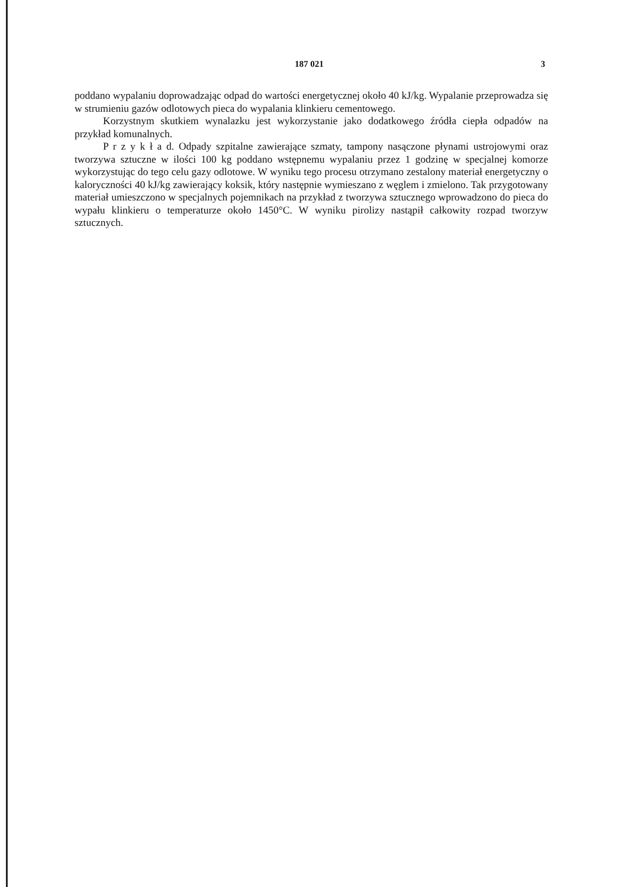187 021 3
poddano wypalaniu doprowadzając odpad do wartości energetycznej około 40 kJ/kg. Wypalanie przeprowadza się w strumieniu gazów odlotowych pieca do wypalania klinkieru cementowego.
Korzystnym skutkiem wynalazku jest wykorzystanie jako dodatkowego źródła ciepła odpadów na przykład komunalnych.
P r z y k ł a d. Odpady szpitalne zawierające szmaty, tampony nasączone płynami ustrojowymi oraz tworzywa sztuczne w ilości 100 kg poddano wstępnemu wypalaniu przez 1 godzinę w specjalnej komorze wykorzystując do tego celu gazy odlotowe. W wyniku tego procesu otrzymano zestalony materiał energetyczny o kaloryczności 40 kJ/kg zawierający koksik, który następnie wymieszano z węglem i zmielono. Tak przygotowany materiał umieszczono w specjalnych pojemnikach na przykład z tworzywa sztucznego wprowadzono do pieca do wypału klinkieru o temperaturze około 1450°C. W wyniku pirolizy nastąpił całkowity rozpad tworzyw sztucznych.